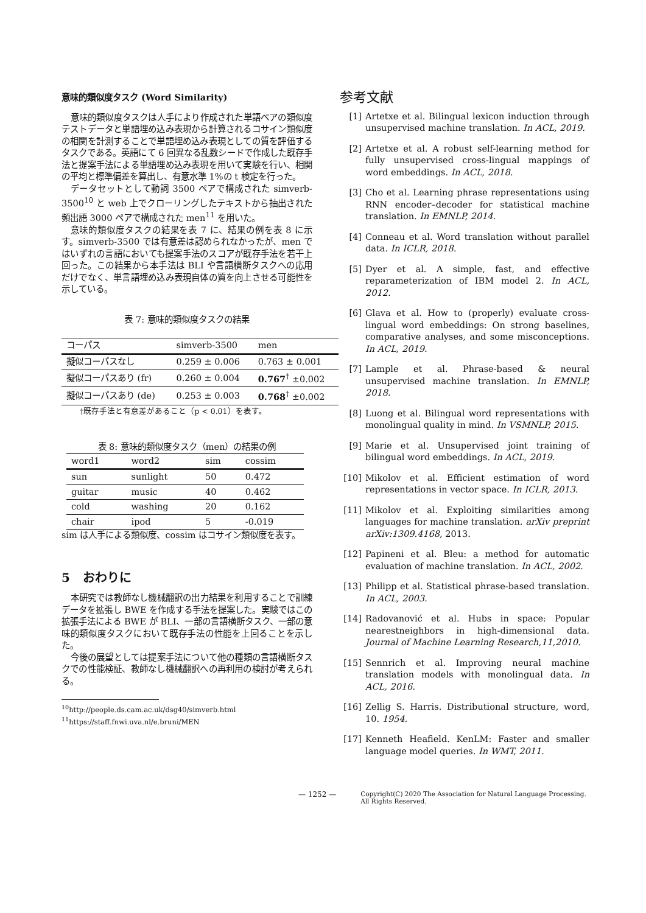意味的類似度タスク (Word Similarity)
意味的類似度タスクは人手により作成された単語ペアの類似度テストデータと単語埋め込み表現から計算されるコサイン類似度の相関を計測することで単語埋め込み表現としての質を評価するタスクである。英語にて 6 回異なる乱数シードで作成した既存手法と提案手法による単語埋め込み表現を用いて実験を行い、相関の平均と標準偏差を算出し、有意水準 1%の t 検定を行った。
データセットとして動詞 3500 ペアで構成された simverb-3500<sup>10</sup> と web 上でクローリングしたテキストから抽出された頻出語 3000 ペアで構成された men<sup>11</sup> を用いた。
意味的類似度タスクの結果を表 7 に、結果の例を表 8 に示す。simverb-3500 では有意差は認められなかったが、men ではいずれの言語においても提案手法のスコアが既存手法を若干上回った。この結果から本手法は BLI や言語横断タスクへの応用だけでなく、単言語埋め込み表現自体の質を向上させる可能性を示している。
表 7: 意味的類似度タスクの結果
| コーパス | simverb-3500 | men |
| --- | --- | --- |
| 擬似コーパスなし | 0.259 ± 0.006 | 0.763 ± 0.001 |
| 擬似コーパスあり (fr) | 0.260 ± 0.004 | 0.767<sup>†</sup> ±0.002 |
| 擬似コーパスあり (de) | 0.253 ± 0.003 | 0.768<sup>†</sup> ±0.002 |
†既存手法と有意差があること（p < 0.01）を表す。
表 8: 意味的類似度タスク（men）の結果の例
| word1 | word2 | sim | cossim |
| --- | --- | --- | --- |
| sun | sunlight | 50 | 0.472 |
| guitar | music | 40 | 0.462 |
| cold | washing | 20 | 0.162 |
| chair | ipod | 5 | -0.019 |
sim は人手による類似度、cossim はコサイン類似度を表す。
5 おわりに
本研究では教師なし機械翻訳の出力結果を利用することで訓練データを拡張し BWE を作成する手法を提案した。実験ではこの拡張手法による BWE が BLI、一部の言語横断タスク、一部の意味的類似度タスクにおいて既存手法の性能を上回ることを示した。
今後の展望としては提案手法について他の種類の言語横断タスクでの性能検証、教師なし機械翻訳への再利用の検討が考えられる。
<sup>10</sup> http://people.ds.cam.ac.uk/dsg40/simverb.html
<sup>11</sup> https://staff.fnwi.uva.nl/e.bruni/MEN
参考文献
[1] Artetxe et al. Bilingual lexicon induction through unsupervised machine translation. In ACL, 2019.
[2] Artetxe et al. A robust self-learning method for fully unsupervised cross-lingual mappings of word embeddings. In ACL, 2018.
[3] Cho et al. Learning phrase representations using RNN encoder–decoder for statistical machine translation. In EMNLP, 2014.
[4] Conneau et al. Word translation without parallel data. In ICLR, 2018.
[5] Dyer et al. A simple, fast, and effective reparameterization of IBM model 2. In ACL, 2012.
[6] Glava et al. How to (properly) evaluate cross-lingual word embeddings: On strong baselines, comparative analyses, and some misconceptions. In ACL, 2019.
[7] Lample et al. Phrase-based & neural unsupervised machine translation. In EMNLP, 2018.
[8] Luong et al. Bilingual word representations with monolingual quality in mind. In VSMNLP, 2015.
[9] Marie et al. Unsupervised joint training of bilingual word embeddings. In ACL, 2019.
[10] Mikolov et al. Efficient estimation of word representations in vector space. In ICLR, 2013.
[11] Mikolov et al. Exploiting similarities among languages for machine translation. arXiv preprint arXiv:1309.4168, 2013.
[12] Papineni et al. Bleu: a method for automatic evaluation of machine translation. In ACL, 2002.
[13] Philipp et al. Statistical phrase-based translation. In ACL, 2003.
[14] Radovanović et al. Hubs in space: Popular nearestneighbors in high-dimensional data. Journal of Machine Learning Research,11,2010.
[15] Sennrich et al. Improving neural machine translation models with monolingual data. In ACL, 2016.
[16] Zellig S. Harris. Distributional structure, word, 10. 1954.
[17] Kenneth Heafield. KenLM: Faster and smaller language model queries. In WMT, 2011.
— 1252 — Copyright(C) 2020 The Association for Natural Language Processing.
All Rights Reserved.